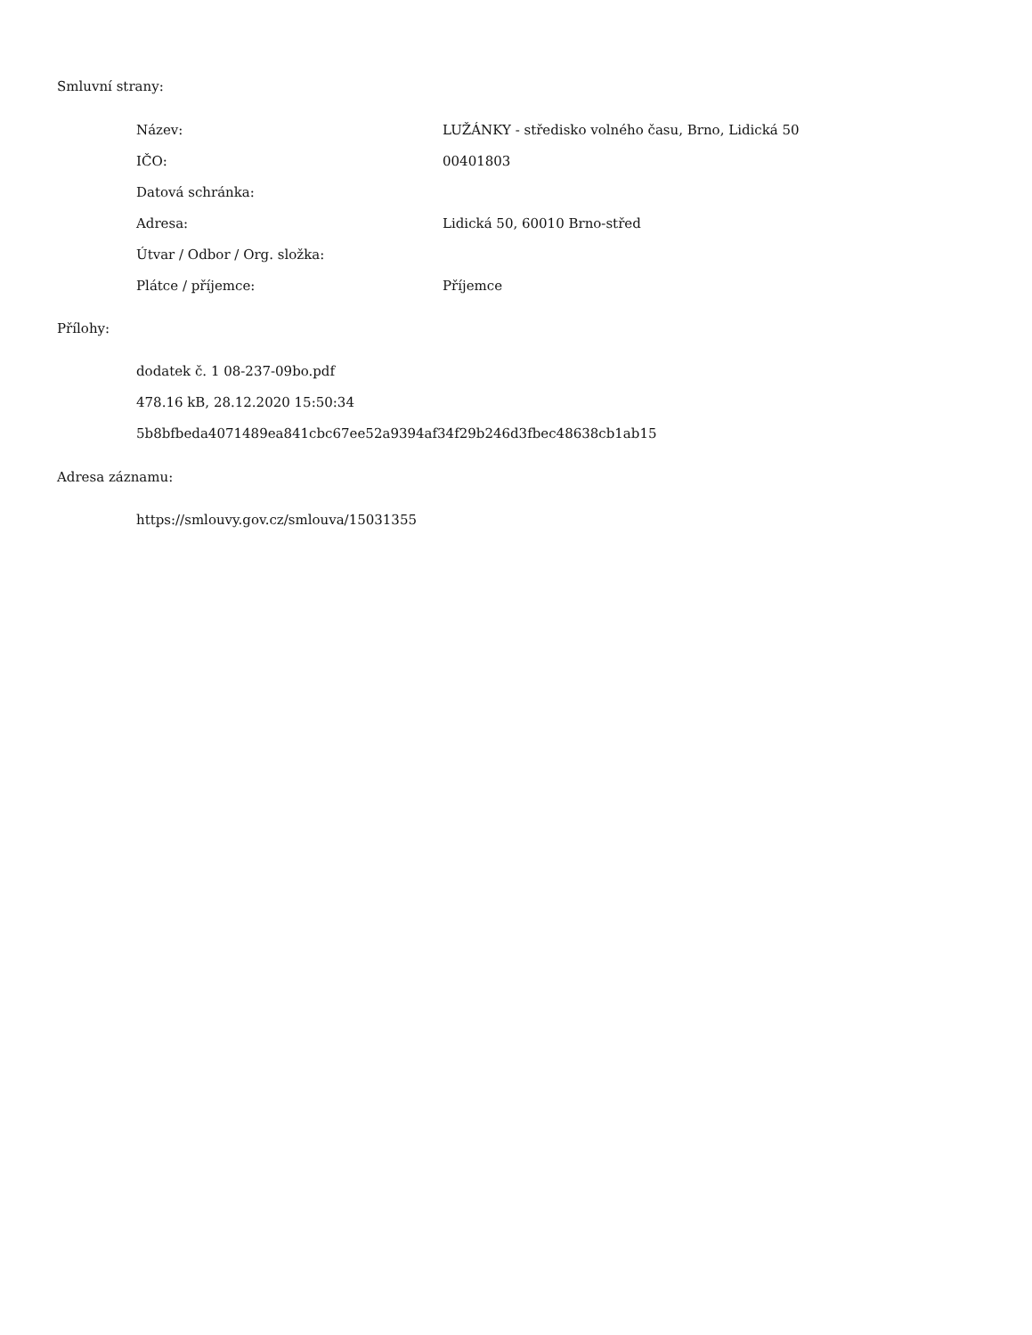Smluvní strany:
| Název: | LUŽÁNKY - středisko volného času, Brno, Lidická 50 |
| IČO: | 00401803 |
| Datová schránka: | |
| Adresa: | Lidická 50, 60010 Brno-střed |
| Útvar / Odbor / Org. složka: | |
| Plátce / příjemce: | Příjemce |
Přílohy:
dodatek č. 1 08-237-09bo.pdf
478.16 kB, 28.12.2020 15:50:34
5b8bfbeda4071489ea841cbc67ee52a9394af34f29b246d3fbec48638cb1ab15
Adresa záznamu:
https://smlouvy.gov.cz/smlouva/15031355